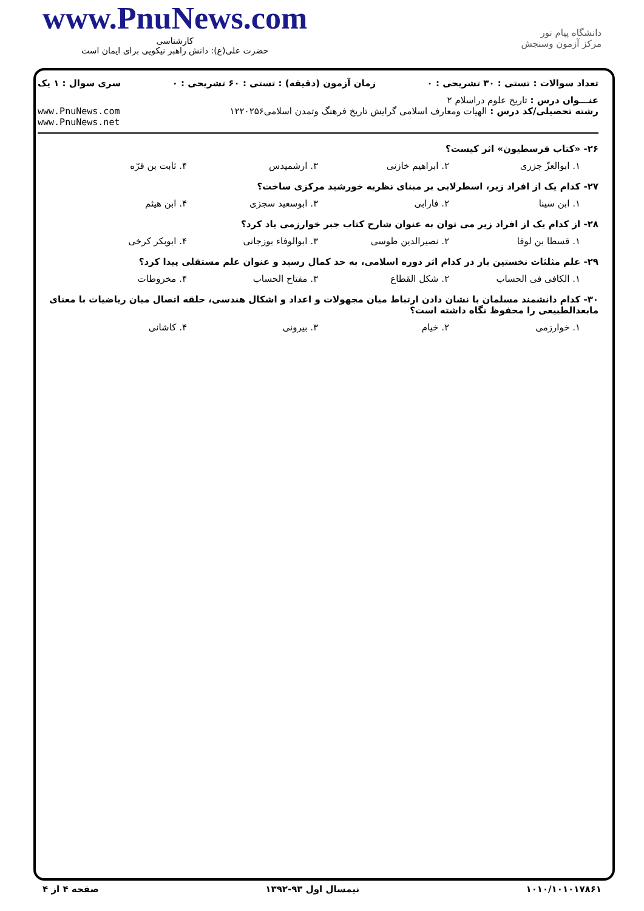www.PnuNews.com
کارشناسی
حضرت علی(ع): دانش راهبر نیکویی برای ایمان است
دانشگاه پیام نور
مرکز آزمون وسنجش
تعداد سوالات : تستی : ۳۰ تشریحی : ۰ زمان آزمون (دقیقه) : تستی : ۶۰ تشریحی : ۰ سری سوال : ۱ یک
عنـــوان درس : تاریخ علوم دراسلام ۲
رشته تحصیلی/کد درس : الهیات ومعارف اسلامی گرایش تاریخ فرهنگ وتمدن اسلامی۱۲۲۰۲۵۶ www.PnuNews.com
www.PnuNews.net
۲۶- «کتاب قرسطیون» اثر کیست؟
۱. ابوالعزّ جزری ۲. ابراهیم خازنی ۳. ارشمیدس ۴. ثابت بن قرّه
۲۷- کدام یک از افراد زیر، اسطرلابی بر مبنای نظریه خورشید مرکزی ساخت؟
۱. ابن سینا ۲. فارابی ۳. ابوسعید سجزی ۴. ابن هیثم
۲۸- از کدام یک از افراد زیر می توان به عنوان شارح کتاب جبر خوارزمی یاد کرد؟
۱. قسطا بن لوقا ۲. نصیرالدین طوسی ۳. ابوالوفاء بوزجانی ۴. ابوبکر کرخی
۲۹- علم مثلثات نخستین بار در کدام اثر دوره اسلامی، به حد کمال رسید و عنوان علم مستقلی پیدا کرد؟
۱. الکافی فی الحساب ۲. شکل القطاع ۳. مفتاح الحساب ۴. مخروطات
۳۰- کدام دانشمند مسلمان با نشان دادن ارتباط میان مجهولات و اعداد و اشکال هندسی، حلقه اتصال میان ریاضیات با معنای مابعدالطبیعی را محفوظ نگاه داشته است؟
۱. خوارزمی ۲. خیام ۳. بیرونی ۴. کاشانی
۱۰۱۰/۱۰۱۰۱۷۸۶۱ نیمسال اول ۹۳-۱۳۹۲ صفحه ۴ از ۴